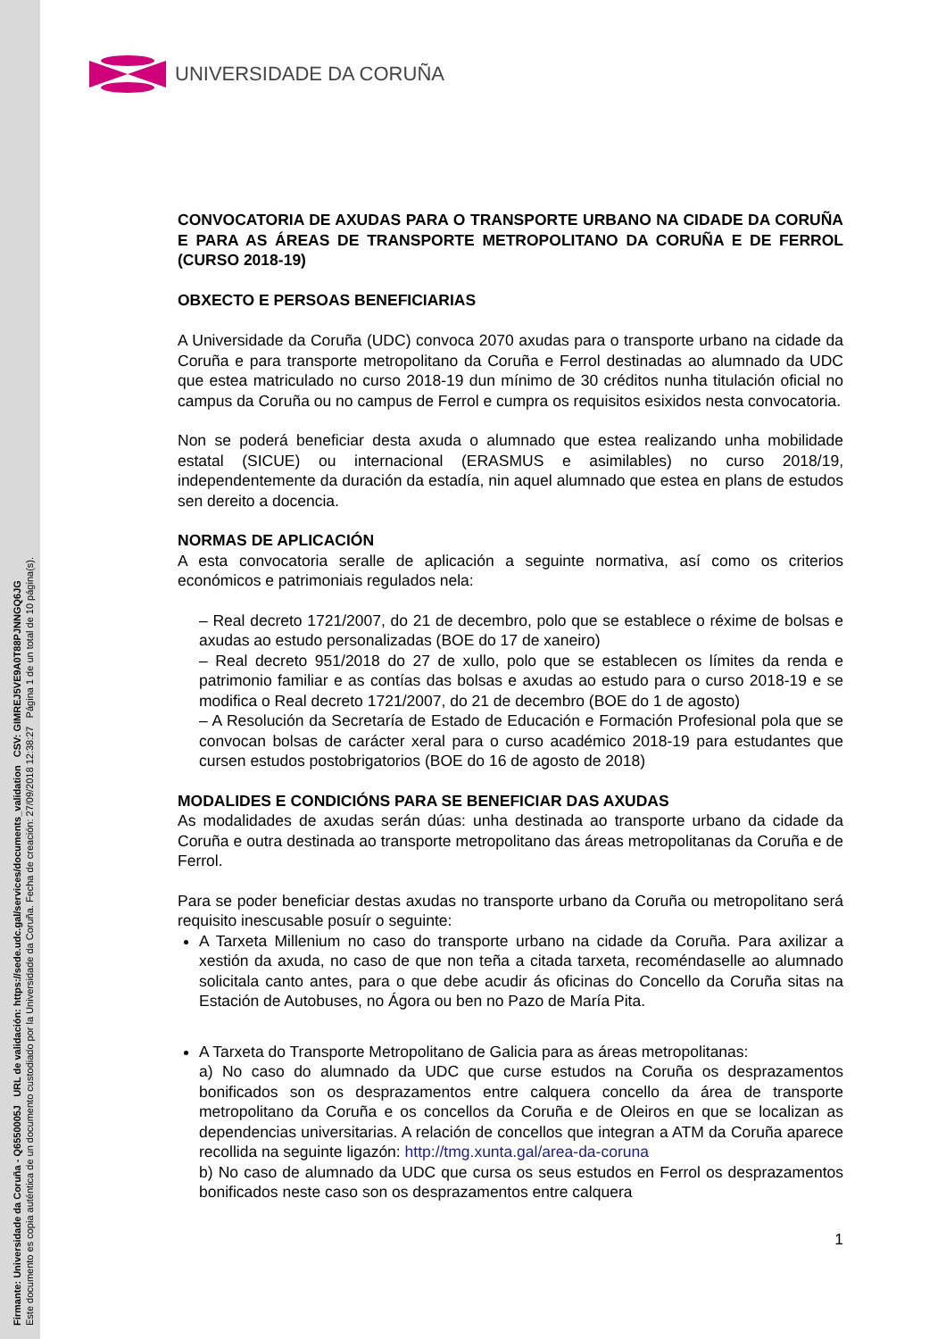Firmante: Universidade da Coruña - Q6550005J URL de validación: https://sede.udc.gal/services/documents_validation CSV: GIMREJ5VE9A0T88PJNNGQ6JG
Este documento es copia auténtica de un documento custodiado por la Universidade da Coruña. Fecha de creación: 27/09/2018 12:38:27 Página 1 de un total de 10 página(s).
UNIVERSIDADE DA CORUÑA
CONVOCATORIA DE AXUDAS PARA O TRANSPORTE URBANO NA CIDADE DA CORUÑA E PARA AS ÁREAS DE TRANSPORTE METROPOLITANO DA CORUÑA E DE FERROL (CURSO 2018-19)
OBXECTO E PERSOAS BENEFICIARIAS
A Universidade da Coruña (UDC) convoca 2070 axudas para o transporte urbano na cidade da Coruña e para transporte metropolitano da Coruña e Ferrol destinadas ao alumnado da UDC que estea matriculado no curso 2018-19 dun mínimo de 30 créditos nunha titulación oficial no campus da Coruña ou no campus de Ferrol e cumpra os requisitos esixidos nesta convocatoria.
Non se poderá beneficiar desta axuda o alumnado que estea realizando unha mobilidade estatal (SICUE) ou internacional (ERASMUS e asimilables) no curso 2018/19, independentemente da duración da estadía, nin aquel alumnado que estea en plans de estudos sen dereito a docencia.
NORMAS DE APLICACIÓN
A esta convocatoria seralle de aplicación a seguinte normativa, así como os criterios económicos e patrimoniais regulados nela:
– Real decreto 1721/2007, do 21 de decembro, polo que se establece o réxime de bolsas e axudas ao estudo personalizadas (BOE do 17 de xaneiro)
– Real decreto 951/2018 do 27 de xullo, polo que se establecen os límites da renda e patrimonio familiar e as contías das bolsas e axudas ao estudo para o curso 2018-19 e se modifica o Real decreto 1721/2007, do 21 de decembro (BOE do 1 de agosto)
– A Resolución da Secretaría de Estado de Educación e Formación Profesional pola que se convocan bolsas de carácter xeral para o curso académico 2018-19 para estudantes que cursen estudos postobrigatorios (BOE do 16 de agosto de 2018)
MODALIDES E CONDICIÓNS PARA SE BENEFICIAR DAS AXUDAS
As modalidades de axudas serán dúas: unha destinada ao transporte urbano da cidade da Coruña e outra destinada ao transporte metropolitano das áreas metropolitanas da Coruña e de Ferrol.
Para se poder beneficiar destas axudas no transporte urbano da Coruña ou metropolitano será requisito inescusable posuír o seguinte:
A Tarxeta Millenium no caso do transporte urbano na cidade da Coruña. Para axilizar a xestión da axuda, no caso de que non teña a citada tarxeta, recoméndaselle ao alumnado solicitala canto antes, para o que debe acudir ás oficinas do Concello da Coruña sitas na Estación de Autobuses, no Ágora ou ben no Pazo de María Pita.
A Tarxeta do Transporte Metropolitano de Galicia para as áreas metropolitanas:
a) No caso do alumnado da UDC que curse estudos na Coruña os desprazamentos bonificados son os desprazamentos entre calquera concello da área de transporte metropolitano da Coruña e os concellos da Coruña e de Oleiros en que se localizan as dependencias universitarias. A relación de concellos que integran a ATM da Coruña aparece recollida na seguinte ligazón: http://tmg.xunta.gal/area-da-coruna
b) No caso de alumnado da UDC que cursa os seus estudos en Ferrol os desprazamentos bonificados neste caso son os desprazamentos entre calquera
1